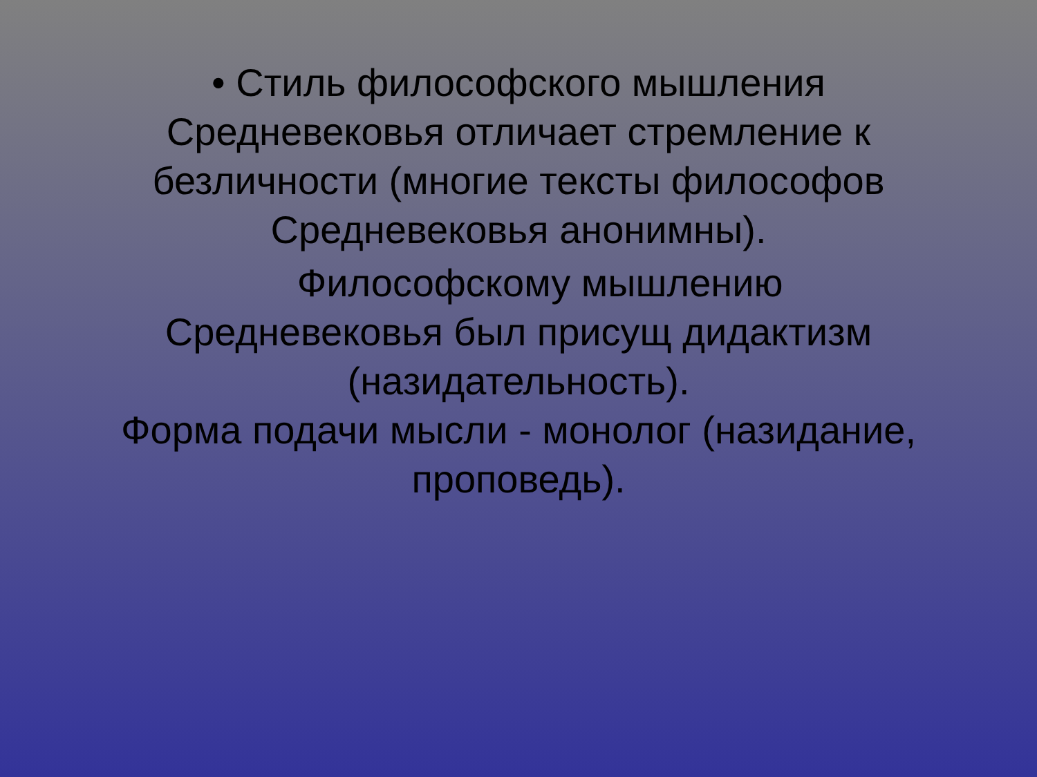• Стиль философского мышления
Средневековья отличает стремление к
безличности (многие тексты философов
Средневековья анонимны).
Философскому мышлению
Средневековья был присущ дидактизм
(назидательность).
Форма подачи мысли - монолог (назидание,
проповедь).